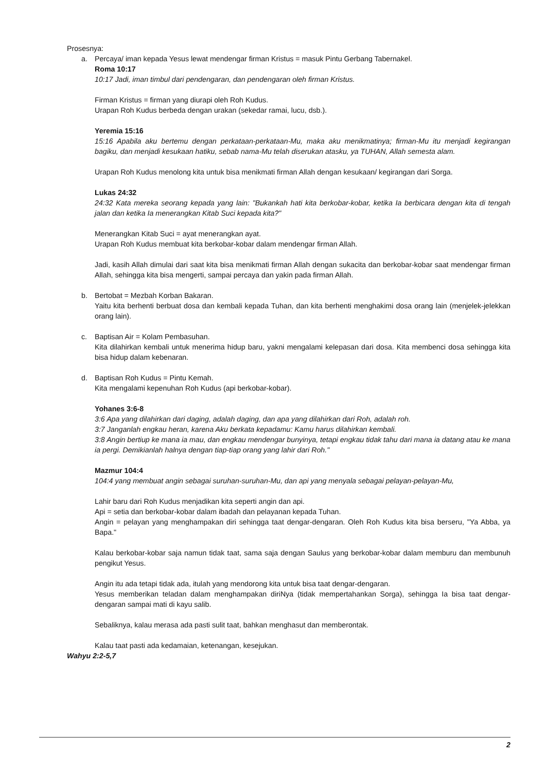Prosesnya:
a. Percaya/ iman kepada Yesus lewat mendengar firman Kristus = masuk Pintu Gerbang Tabernakel.
Roma 10:17
10:17 Jadi, iman timbul dari pendengaran, dan pendengaran oleh firman Kristus.
Firman Kristus = firman yang diurapi oleh Roh Kudus.
Urapan Roh Kudus berbeda dengan urakan (sekedar ramai, lucu, dsb.).
Yeremia 15:16
15:16 Apabila aku bertemu dengan perkataan-perkataan-Mu, maka aku menikmatinya; firman-Mu itu menjadi kegirangan bagiku, dan menjadi kesukaan hatiku, sebab nama-Mu telah diserukan atasku, ya TUHAN, Allah semesta alam.
Urapan Roh Kudus menolong kita untuk bisa menikmati firman Allah dengan kesukaan/ kegirangan dari Sorga.
Lukas 24:32
24:32 Kata mereka seorang kepada yang lain: "Bukankah hati kita berkobar-kobar, ketika Ia berbicara dengan kita di tengah jalan dan ketika Ia menerangkan Kitab Suci kepada kita?"
Menerangkan Kitab Suci = ayat menerangkan ayat.
Urapan Roh Kudus membuat kita berkobar-kobar dalam mendengar firman Allah.
Jadi, kasih Allah dimulai dari saat kita bisa menikmati firman Allah dengan sukacita dan berkobar-kobar saat mendengar firman Allah, sehingga kita bisa mengerti, sampai percaya dan yakin pada firman Allah.
b. Bertobat = Mezbah Korban Bakaran.
Yaitu kita berhenti berbuat dosa dan kembali kepada Tuhan, dan kita berhenti menghakimi dosa orang lain (menjelek-jelekkan orang lain).
c. Baptisan Air = Kolam Pembasuhan.
Kita dilahirkan kembali untuk menerima hidup baru, yakni mengalami kelepasan dari dosa. Kita membenci dosa sehingga kita bisa hidup dalam kebenaran.
d. Baptisan Roh Kudus = Pintu Kemah.
Kita mengalami kepenuhan Roh Kudus (api berkobar-kobar).
Yohanes 3:6-8
3:6 Apa yang dilahirkan dari daging, adalah daging, dan apa yang dilahirkan dari Roh, adalah roh.
3:7 Janganlah engkau heran, karena Aku berkata kepadamu: Kamu harus dilahirkan kembali.
3:8 Angin bertiup ke mana ia mau, dan engkau mendengar bunyinya, tetapi engkau tidak tahu dari mana ia datang atau ke mana ia pergi. Demikianlah halnya dengan tiap-tiap orang yang lahir dari Roh."
Mazmur 104:4
104:4 yang membuat angin sebagai suruhan-suruhan-Mu, dan api yang menyala sebagai pelayan-pelayan-Mu,
Lahir baru dari Roh Kudus menjadikan kita seperti angin dan api.
Api = setia dan berkobar-kobar dalam ibadah dan pelayanan kepada Tuhan.
Angin = pelayan yang menghampakan diri sehingga taat dengar-dengaran. Oleh Roh Kudus kita bisa berseru, "Ya Abba, ya Bapa."
Kalau berkobar-kobar saja namun tidak taat, sama saja dengan Saulus yang berkobar-kobar dalam memburu dan membunuh pengikut Yesus.
Angin itu ada tetapi tidak ada, itulah yang mendorong kita untuk bisa taat dengar-dengaran.
Yesus memberikan teladan dalam menghampakan diriNya (tidak mempertahankan Sorga), sehingga Ia bisa taat dengar-dengaran sampai mati di kayu salib.
Sebaliknya, kalau merasa ada pasti sulit taat, bahkan menghasut dan memberontak.
Kalau taat pasti ada kedamaian, ketenangan, kesejukan.
Wahyu 2:2-5,7
2